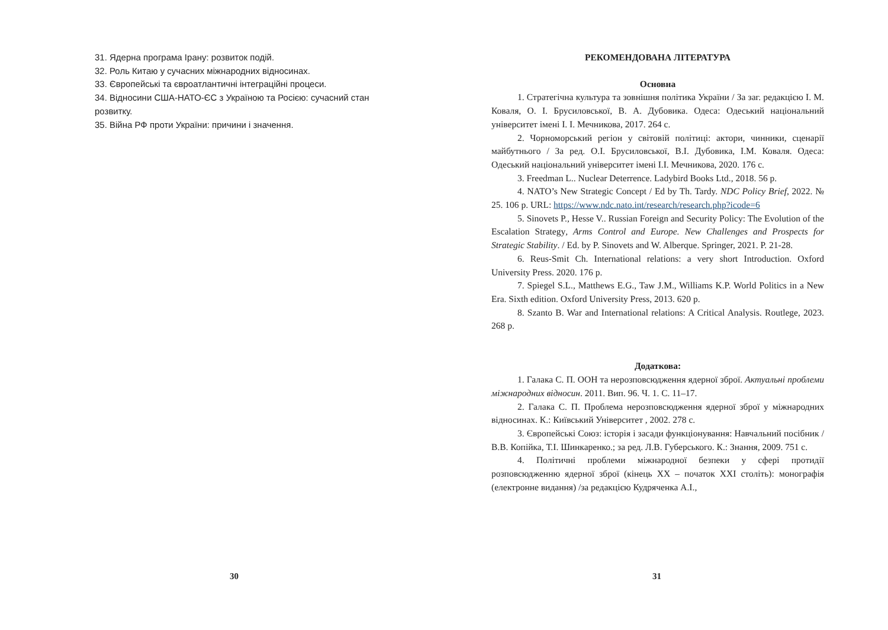31. Ядерна програма Ірану: розвиток подій.
32. Роль Китаю у сучасних міжнародних відносинах.
33. Європейські та євроатлантичні інтеграційні процеси.
34. Відносини США-НАТО-ЄС з Україною та Росією: сучасний стан розвитку.
35. Війна РФ проти України: причини і значення.
30
РЕКОМЕНДОВАНА ЛІТЕРАТУРА
Основна
1. Стратегічна культура та зовнішня політика України / За заг. редакцією І. М. Коваля, О. І. Брусиловської, В. А. Дубовика. Одеса: Одеський національний університет імені І. І. Мечникова, 2017. 264 с.
2. Чорноморський регіон у світовій політиці: актори, чинники, сценарії майбутнього / За ред. О.І. Брусиловської, В.І. Дубовика, І.М. Коваля. Одеса: Одеський національний університет імені І.І. Мечникова, 2020. 176 с.
3. Freedman L.. Nuclear Deterrence. Ladybird Books Ltd., 2018. 56 p.
4. NATO’s New Strategic Concept / Ed by Th. Tardy. NDC Policy Brief, 2022. № 25. 106 p. URL: https://www.ndc.nato.int/research/research.php?icode=6
5. Sinovets P., Hesse V.. Russian Foreign and Security Policy: The Evolution of the Escalation Strategy, Arms Control and Europe. New Challenges and Prospects for Strategic Stability. / Ed. by P. Sinovets and W. Alberque. Springer, 2021. P. 21-28.
6. Reus-Smit Ch. International relations: a very short Introduction. Oxford University Press. 2020. 176 p.
7. Spiegel S.L., Matthews E.G., Taw J.M., Williams K.P. World Politics in a New Era. Sixth edition. Oxford University Press, 2013. 620 p.
8. Szanto B. War and International relations: A Critical Analysis. Routlege, 2023. 268 p.
Додаткова:
1. Галака С. П. ООН та нерозповсюдження ядерної зброї. Актуальні проблеми міжнародних відносин. 2011. Вип. 96. Ч. 1. С. 11–17.
2. Галака С. П. Проблема нерозповсюдження ядерної зброї у міжнародних відносинах. К.: Київський Університет , 2002. 278 с.
3. Європейські Союз: історія і засади функціонування: Навчальний посібник / В.В. Копійка, Т.І. Шинкаренко.; за ред. Л.В. Губерського. К.: Знання, 2009. 751 с.
4. Політичні проблеми міжнародної безпеки у сфері протидії розповсюдженню ядерної зброї (кінець ХХ – початок ХХІ століть): монографія (електронне видання) /за редакцією Кудряченка А.І.,
31